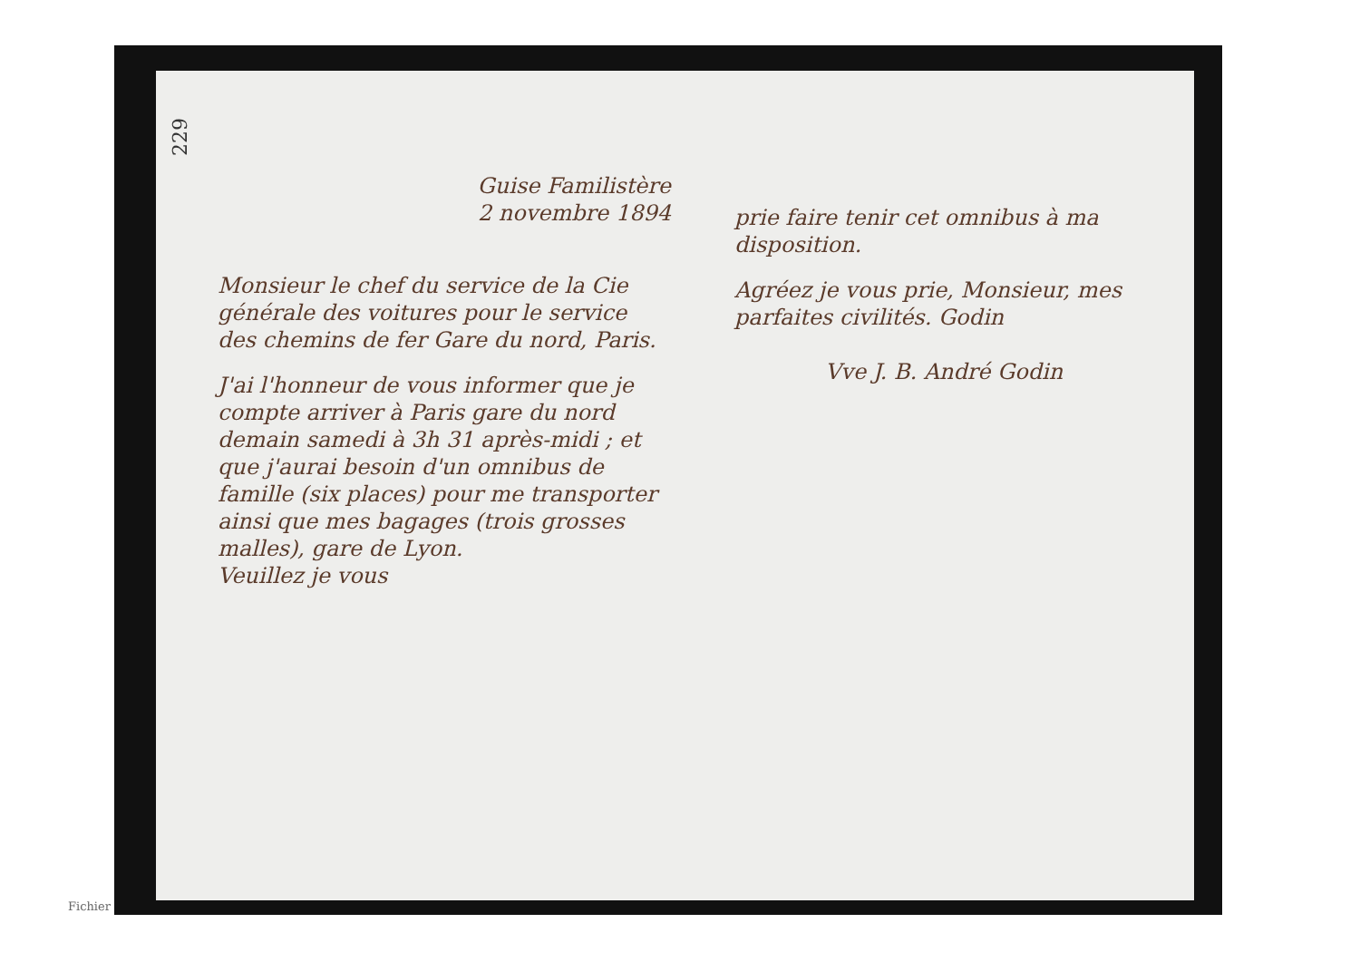229
Guise Familistère
2 novembre 1894
Monsieur le chef du service de la Cie générale des voitures pour le service des chemins de fer Gare du nord, Paris.
J'ai l'honneur de vous informer que je compte arriver à Paris gare du nord demain samedi à 3h 31 après-midi ; et que j'aurai besoin d'un omnibus de famille (six places) pour me transporter ainsi que mes bagages (trois grosses malles), gare de Lyon.
Veuillez je vous
prie faire tenir cet omnibus à ma disposition.
Agréez je vous prie, Monsieur, mes parfaites civilités. Godin
Vve J. B. André Godin
Fichier